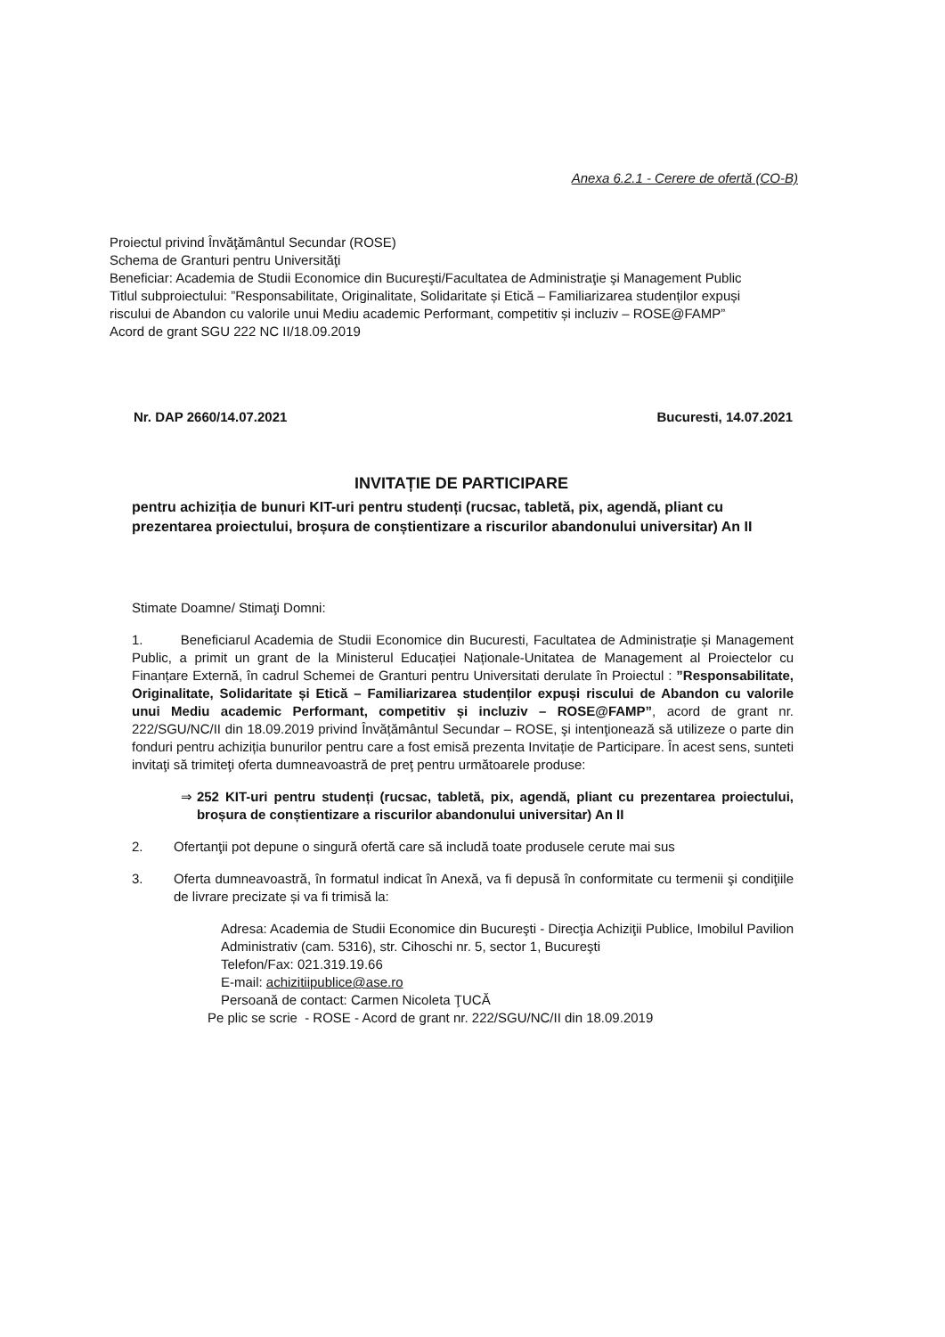Anexa 6.2.1 - Cerere de ofertă (CO-B)
Proiectul privind Învăţământul Secundar (ROSE)
Schema de Granturi pentru Universităţi
Beneficiar: Academia de Studii Economice din Bucureşti/Facultatea de Administraţie şi Management Public
Titlul subproiectului: ”Responsabilitate, Originalitate, Solidaritate și Etică – Familiarizarea studenților expuși riscului de Abandon cu valorile unui Mediu academic Performant, competitiv și incluziv – ROSE@FAMP”
Acord de grant SGU 222 NC II/18.09.2019
Nr. DAP 2660/14.07.2021 Bucuresti, 14.07.2021
INVITAȚIE DE PARTICIPARE
pentru achiziția de bunuri KIT-uri pentru studenți (rucsac, tabletă, pix, agendă, pliant cu prezentarea proiectului, broșura de conștientizare a riscurilor abandonului universitar) An II
Stimate Doamne/ Stimaţi Domni:
1. Beneficiarul Academia de Studii Economice din Bucuresti, Facultatea de Administrație și Management Public, a primit un grant de la Ministerul Educației Naționale-Unitatea de Management al Proiectelor cu Finanțare Externă, în cadrul Schemei de Granturi pentru Universitati derulate în Proiectul : ”Responsabilitate, Originalitate, Solidaritate și Etică – Familiarizarea studenților expuși riscului de Abandon cu valorile unui Mediu academic Performant, competitiv și incluziv – ROSE@FAMP”, acord de grant nr. 222/SGU/NC/II din 18.09.2019 privind Învățământul Secundar – ROSE, şi intenţionează să utilizeze o parte din fonduri pentru achiziția bunurilor pentru care a fost emisă prezenta Invitație de Participare. În acest sens, sunteti invitaţi să trimiteţi oferta dumneavoastră de preţ pentru următoarele produse:
⇒ 252 KIT-uri pentru studenți (rucsac, tabletă, pix, agendă, pliant cu prezentarea proiectului, broșura de conștientizare a riscurilor abandonului universitar) An II
2. Ofertanţii pot depune o singură ofertă care să includă toate produsele cerute mai sus
3. Oferta dumneavoastră, în formatul indicat în Anexă, va fi depusă în conformitate cu termenii şi condiţiile de livrare precizate și va fi trimisă la:
Adresa: Academia de Studii Economice din Bucureşti - Direcţia Achiziţii Publice, Imobilul Pavilion Administrativ (cam. 5316), str. Cihoschi nr. 5, sector 1, Bucureşti
Telefon/Fax: 021.319.19.66
E-mail: achizitiipublice@ase.ro
Persoană de contact: Carmen Nicoleta ŢUCĂ
Pe plic se scrie - ROSE - Acord de grant nr. 222/SGU/NC/II din 18.09.2019